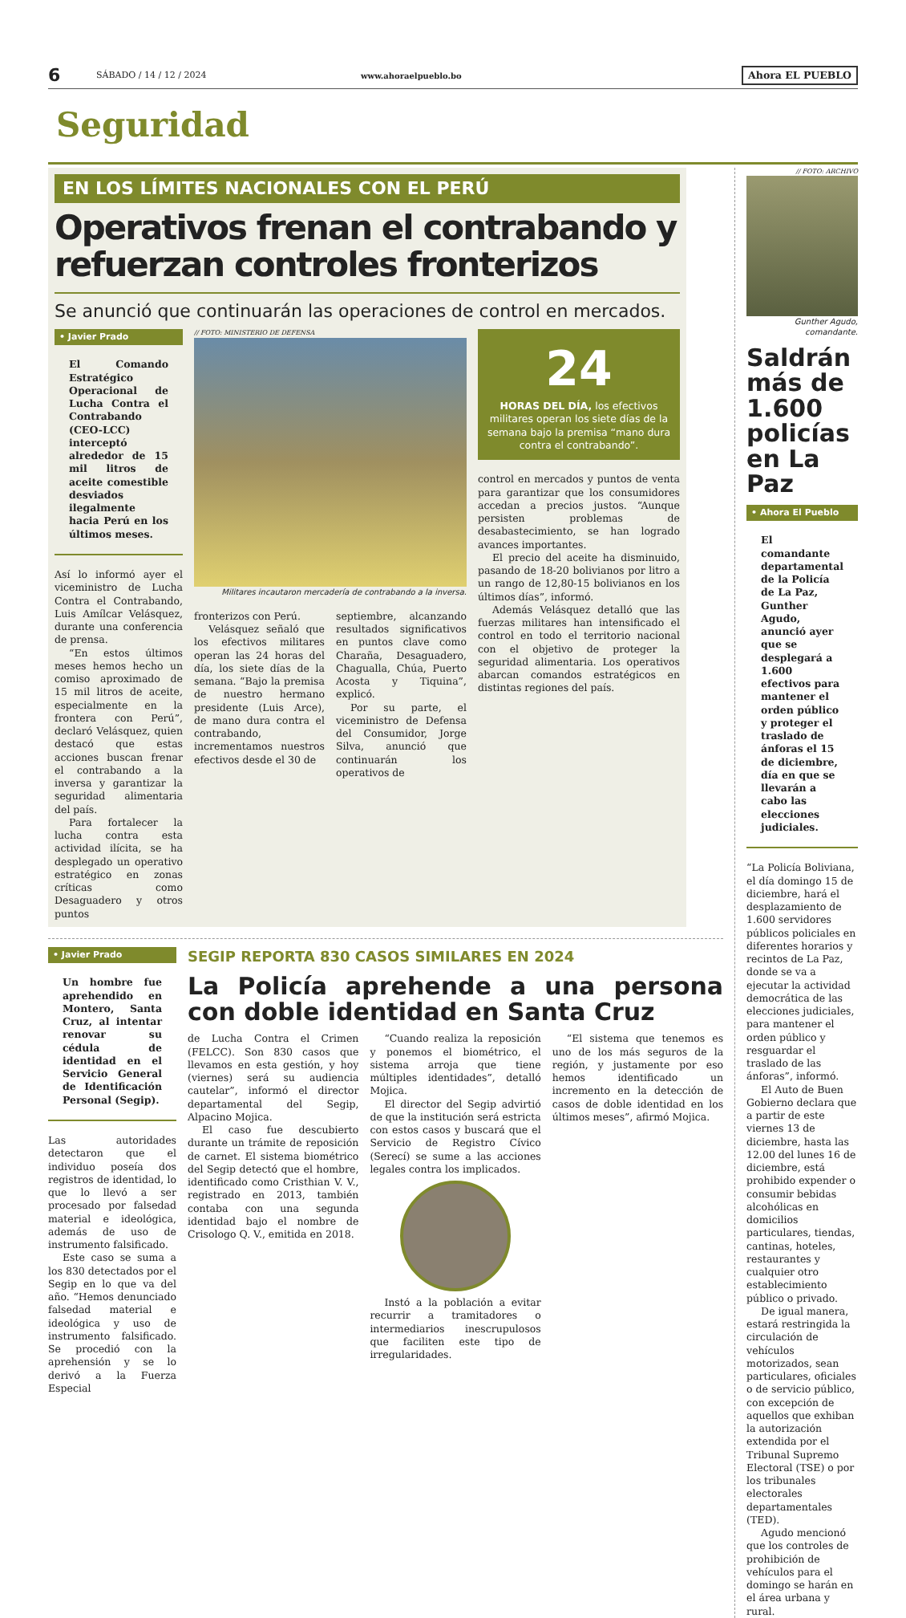6 SÁBADO / 14 / 12 / 2024 www.ahoraelpueblo.bo Ahora EL PUEBLO
Seguridad
EN LOS LÍMITES NACIONALES CON EL PERÚ
Operativos frenan el contrabando y refuerzan controles fronterizos
Se anunció que continuarán las operaciones de control en mercados.
• Javier Prado
El Comando Estratégico Operacional de Lucha Contra el Contrabando (CEO-LCC) interceptó alrededor de 15 mil litros de aceite comestible desviados ilegalmente hacia Perú en los últimos meses.
Así lo informó ayer el viceministro de Lucha Contra el Contrabando, Luis Amílcar Velásquez, durante una conferencia de prensa.
“En estos últimos meses hemos hecho un comiso aproximado de 15 mil litros de aceite, especialmente en la frontera con Perú”, declaró Velásquez, quien destacó que estas acciones buscan frenar el contrabando a la inversa y garantizar la seguridad alimentaria del país.
Para fortalecer la lucha contra esta actividad ilícita, se ha desplegado un operativo estratégico en zonas críticas como Desaguadero y otros puntos
// FOTO: MINISTERIO DE DEFENSA
Militares incautaron mercadería de contrabando a la inversa.
fronterizos con Perú.
Velásquez señaló que los efectivos militares operan las 24 horas del día, los siete días de la semana. “Bajo la premisa de nuestro hermano presidente (Luis Arce), de mano dura contra el contrabando, incrementamos nuestros efectivos desde el 30 de
septiembre, alcanzando resultados significativos en puntos clave como Charaña, Desaguadero, Chagualla, Chúa, Puerto Acosta y Tiquina”, explicó.
Por su parte, el viceministro de Defensa del Consumidor, Jorge Silva, anunció que continuarán los operativos de
24
HORAS DEL DÍA, los efectivos militares operan los siete días de la semana bajo la premisa “mano dura contra el contrabando”.
control en mercados y puntos de venta para garantizar que los consumidores accedan a precios justos. “Aunque persisten problemas de desabastecimiento, se han logrado avances importantes.
El precio del aceite ha disminuido, pasando de 18-20 bolivianos por litro a un rango de 12,80-15 bolivianos en los últimos días”, informó.
Además Velásquez detalló que las fuerzas militares han intensificado el control en todo el territorio nacional con el objetivo de proteger la seguridad alimentaria. Los operativos abarcan comandos estratégicos en distintas regiones del país.
• Javier Prado
Un hombre fue aprehendido en Montero, Santa Cruz, al intentar renovar su cédula de identidad en el Servicio General de Identificación Personal (Segip).
Las autoridades detectaron que el individuo poseía dos registros de identidad, lo que lo llevó a ser procesado por falsedad material e ideológica, además de uso de instrumento falsificado.
Este caso se suma a los 830 detectados por el Segip en lo que va del año. “Hemos denunciado falsedad material e ideológica y uso de instrumento falsificado. Se procedió con la aprehensión y se lo derivó a la Fuerza Especial
SEGIP REPORTA 830 CASOS SIMILARES EN 2024
La Policía aprehende a una persona con doble identidad en Santa Cruz
de Lucha Contra el Crimen (FELCC). Son 830 casos que llevamos en esta gestión, y hoy (viernes) será su audiencia cautelar”, informó el director departamental del Segip, Alpacino Mojica.
El caso fue descubierto durante un trámite de reposición de carnet. El sistema biométrico del Segip detectó que el hombre, identificado como Cristhian V. V., registrado en 2013, también contaba con una segunda identidad bajo el nombre de Crisologo Q. V., emitida en 2018.
“Cuando realiza la reposición y ponemos el biométrico, el sistema arroja que tiene múltiples identidades”, detalló Mojica.
El director del Segip advirtió de que la institución será estricta con estos casos y buscará que el Servicio de Registro Cívico (Serecí) se sume a las acciones legales contra los implicados.
Instó a la población a evitar recurrir a tramitadores o intermediarios inescrupulosos que faciliten este tipo de irregularidades.
“El sistema que tenemos es uno de los más seguros de la región, y justamente por eso hemos identificado un incremento en la detección de casos de doble identidad en los últimos meses”, afirmó Mojica.
// FOTO: ARCHIVO
Gunther Agudo, comandante.
Saldrán más de 1.600 policías en La Paz
• Ahora El Pueblo
El comandante departamental de la Policía de La Paz, Gunther Agudo, anunció ayer que se desplegará a 1.600 efectivos para mantener el orden público y proteger el traslado de ánforas el 15 de diciembre, día en que se llevarán a cabo las elecciones judiciales.
“La Policía Boliviana, el día domingo 15 de diciembre, hará el desplazamiento de 1.600 servidores públicos policiales en diferentes horarios y recintos de La Paz, donde se va a ejecutar la actividad democrática de las elecciones judiciales, para mantener el orden público y resguardar el traslado de las ánforas”, informó.
El Auto de Buen Gobierno declara que a partir de este viernes 13 de diciembre, hasta las 12.00 del lunes 16 de diciembre, está prohibido expender o consumir bebidas alcohólicas en domicilios particulares, tiendas, cantinas, hoteles, restaurantes y cualquier otro establecimiento público o privado.
De igual manera, estará restringida la circulación de vehículos motorizados, sean particulares, oficiales o de servicio público, con excepción de aquellos que exhiban la autorización extendida por el Tribunal Supremo Electoral (TSE) o por los tribunales electorales departamentales (TED).
Agudo mencionó que los controles de prohibición de vehículos para el domingo se harán en el área urbana y rural.